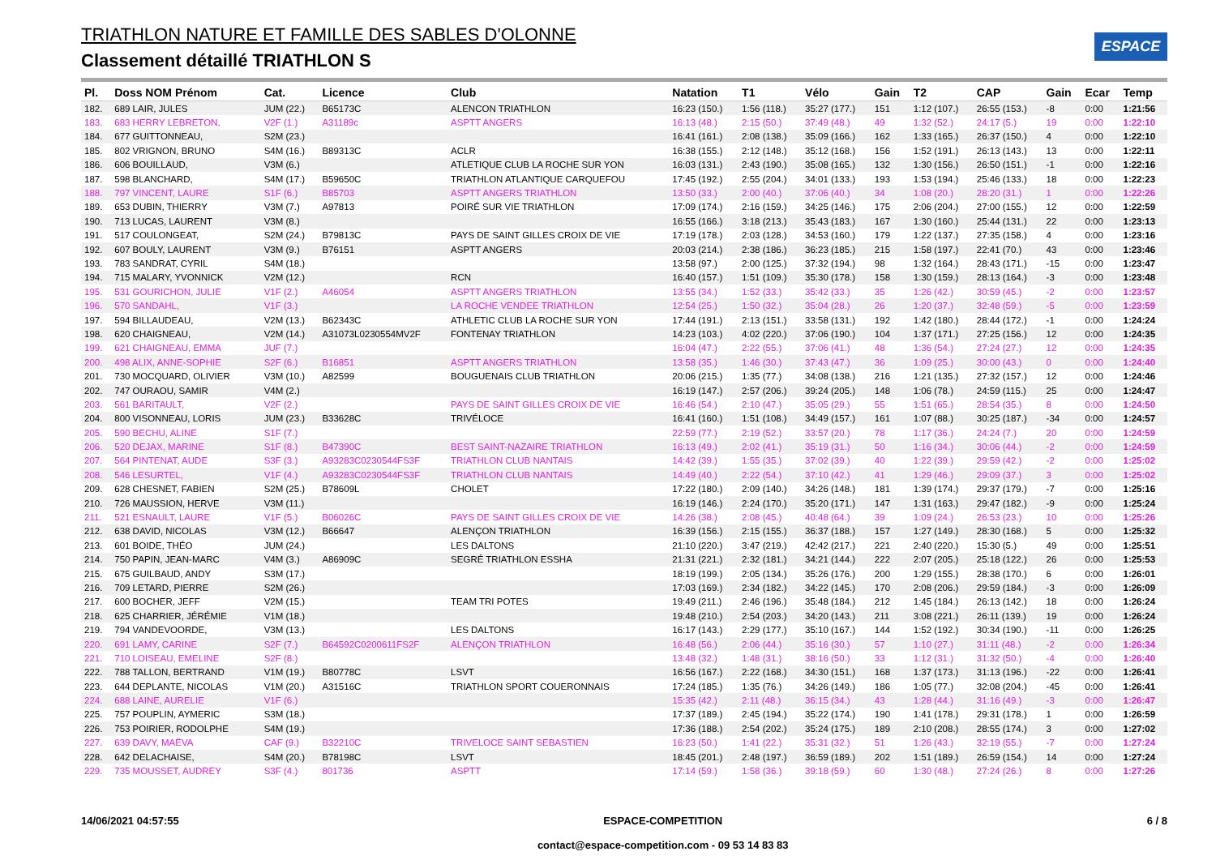TRIATHLON NATURE ET FAMILLE DES SABLES D'OLONNE
Classement détaillé TRIATHLON S
ESPACE
| Pl. | Doss NOM Prénom | Cat. | Licence | Club | Natation | T1 | Vélo | Gain | T2 | CAP | Gain | Ecar | Temp |
| --- | --- | --- | --- | --- | --- | --- | --- | --- | --- | --- | --- | --- | --- |
| 182. | 689 LAIR, JULES | JUM (22.) | B65173C | ALENCON TRIATHLON | 16:23 (150.) | 1:56 (118.) | 35:27 (177.) | 151 | 1:12 (107.) | 26:55 (153.) | -8 | 0:00 | 1:21:56 |
| 183. | 683 HERRY LEBRETON, | V2F (1.) | A31189c | ASPTT ANGERS | 16:13 (48.) | 2:15 (50.) | 37:49 (48.) | 49 | 1:32 (52.) | 24:17 (5.) | 19 | 0:00 | 1:22:10 |
| 184. | 677 GUITTONNEAU, | S2M (23.) | | | 16:41 (161.) | 2:08 (138.) | 35:09 (166.) | 162 | 1:33 (165.) | 26:37 (150.) | 4 | 0:00 | 1:22:10 |
| 185. | 802 VRIGNON, BRUNO | S4M (16.) | B89313C | ACLR | 16:38 (155.) | 2:12 (148.) | 35:12 (168.) | 156 | 1:52 (191.) | 26:13 (143.) | 13 | 0:00 | 1:22:11 |
| 186. | 606 BOUILLAUD, | V3M (6.) | | ATLETIQUE CLUB LA ROCHE SUR YON | 16:03 (131.) | 2:43 (190.) | 35:08 (165.) | 132 | 1:30 (156.) | 26:50 (151.) | -1 | 0:00 | 1:22:16 |
| 187. | 598 BLANCHARD, | S4M (17.) | B59650C | TRIATHLON ATLANTIQUE CARQUEFOU | 17:45 (192.) | 2:55 (204.) | 34:01 (133.) | 193 | 1:53 (194.) | 25:46 (133.) | 18 | 0:00 | 1:22:23 |
| 188. | 797 VINCENT, LAURE | S1F (6.) | B85703 | ASPTT ANGERS TRIATHLON | 13:50 (33.) | 2:00 (40.) | 37:06 (40.) | 34 | 1:08 (20.) | 28:20 (31.) | 1 | 0:00 | 1:22:26 |
| 189. | 653 DUBIN, THIERRY | V3M (7.) | A97813 | POIRÉ SUR VIE TRIATHLON | 17:09 (174.) | 2:16 (159.) | 34:25 (146.) | 175 | 2:06 (204.) | 27:00 (155.) | 12 | 0:00 | 1:22:59 |
| 190. | 713 LUCAS, LAURENT | V3M (8.) | | | 16:55 (166.) | 3:18 (213.) | 35:43 (183.) | 167 | 1:30 (160.) | 25:44 (131.) | 22 | 0:00 | 1:23:13 |
| 191. | 517 COULONGEAT, | S2M (24.) | B79813C | PAYS DE SAINT GILLES CROIX DE VIE | 17:19 (178.) | 2:03 (128.) | 34:53 (160.) | 179 | 1:22 (137.) | 27:35 (158.) | 4 | 0:00 | 1:23:16 |
| 192. | 607 BOULY, LAURENT | V3M (9.) | B76151 | ASPTT ANGERS | 20:03 (214.) | 2:38 (186.) | 36:23 (185.) | 215 | 1:58 (197.) | 22:41 (70.) | 43 | 0:00 | 1:23:46 |
| 193. | 783 SANDRAT, CYRIL | S4M (18.) | | | 13:58 (97.) | 2:00 (125.) | 37:32 (194.) | 98 | 1:32 (164.) | 28:43 (171.) | -15 | 0:00 | 1:23:47 |
| 194. | 715 MALARY, YVONNICK | V2M (12.) | | RCN | 16:40 (157.) | 1:51 (109.) | 35:30 (178.) | 158 | 1:30 (159.) | 28:13 (164.) | -3 | 0:00 | 1:23:48 |
| 195. | 531 GOURICHON, JULIE | V1F (2.) | A46054 | ASPTT ANGERS TRIATHLON | 13:55 (34.) | 1:52 (33.) | 35:42 (33.) | 35 | 1:26 (42.) | 30:59 (45.) | -2 | 0:00 | 1:23:57 |
| 196. | 570 SANDAHL, | V1F (3.) | | LA ROCHE VENDEE TRIATHLON | 12:54 (25.) | 1:50 (32.) | 35:04 (28.) | 26 | 1:20 (37.) | 32:48 (59.) | -5 | 0:00 | 1:23:59 |
| 197. | 594 BILLAUDEAU, | V2M (13.) | B62343C | ATHLETIC CLUB LA ROCHE SUR YON | 17:44 (191.) | 2:13 (151.) | 33:58 (131.) | 192 | 1:42 (180.) | 28:44 (172.) | -1 | 0:00 | 1:24:24 |
| 198. | 620 CHAIGNEAU, | V2M (14.) | A31073L0230554MV2F | FONTENAY TRIATHLON | 14:23 (103.) | 4:02 (220.) | 37:06 (190.) | 104 | 1:37 (171.) | 27:25 (156.) | 12 | 0:00 | 1:24:35 |
| 199. | 621 CHAIGNEAU, EMMA | JUF (7.) | | | 16:04 (47.) | 2:22 (55.) | 37:06 (41.) | 48 | 1:36 (54.) | 27:24 (27.) | 12 | 0:00 | 1:24:35 |
| 200. | 498 ALIX, ANNE-SOPHIE | S2F (6.) | B16851 | ASPTT ANGERS TRIATHLON | 13:58 (35.) | 1:46 (30.) | 37:43 (47.) | 36 | 1:09 (25.) | 30:00 (43.) | 0 | 0:00 | 1:24:40 |
| 201. | 730 MOCQUARD, OLIVIER | V3M (10.) | A82599 | BOUGUENAIS CLUB TRIATHLON | 20:06 (215.) | 1:35 (77.) | 34:08 (138.) | 216 | 1:21 (135.) | 27:32 (157.) | 12 | 0:00 | 1:24:46 |
| 202. | 747 OURAOU, SAMIR | V4M (2.) | | | 16:19 (147.) | 2:57 (206.) | 39:24 (205.) | 148 | 1:06 (78.) | 24:59 (115.) | 25 | 0:00 | 1:24:47 |
| 203. | 561 BARITAULT, | V2F (2.) | | PAYS DE SAINT GILLES CROIX DE VIE | 16:46 (54.) | 2:10 (47.) | 35:05 (29.) | 55 | 1:51 (65.) | 28:54 (35.) | 8 | 0:00 | 1:24:50 |
| 204. | 800 VISONNEAU, LORIS | JUM (23.) | B33628C | TRIVÉLOCE | 16:41 (160.) | 1:51 (108.) | 34:49 (157.) | 161 | 1:07 (88.) | 30:25 (187.) | -34 | 0:00 | 1:24:57 |
| 205. | 590 BECHU, ALINE | S1F (7.) | | | 22:59 (77.) | 2:19 (52.) | 33:57 (20.) | 78 | 1:17 (36.) | 24:24 (7.) | 20 | 0:00 | 1:24:59 |
| 206. | 520 DEJAX, MARINE | S1F (8.) | B47390C | BEST SAINT-NAZAIRE TRIATHLON | 16:13 (49.) | 2:02 (41.) | 35:19 (31.) | 50 | 1:16 (34.) | 30:06 (44.) | -2 | 0:00 | 1:24:59 |
| 207. | 564 PINTENAT, AUDE | S3F (3.) | A93283C0230544FS3F | TRIATHLON CLUB NANTAIS | 14:42 (39.) | 1:55 (35.) | 37:02 (39.) | 40 | 1:22 (39.) | 29:59 (42.) | -2 | 0:00 | 1:25:02 |
| 208. | 546 LESURTEL, | V1F (4.) | A93283C0230544FS3F | TRIATHLON CLUB NANTAIS | 14:49 (40.) | 2:22 (54.) | 37:10 (42.) | 41 | 1:29 (46.) | 29:09 (37.) | 3 | 0:00 | 1:25:02 |
| 209. | 628 CHESNET, FABIEN | S2M (25.) | B78609L | CHOLET | 17:22 (180.) | 2:09 (140.) | 34:26 (148.) | 181 | 1:39 (174.) | 29:37 (179.) | -7 | 0:00 | 1:25:16 |
| 210. | 726 MAUSSION, HERVE | V3M (11.) | | | 16:19 (146.) | 2:24 (170.) | 35:20 (171.) | 147 | 1:31 (163.) | 29:47 (182.) | -9 | 0:00 | 1:25:24 |
| 211. | 521 ESNAULT, LAURE | V1F (5.) | B06026C | PAYS DE SAINT GILLES CROIX DE VIE | 14:26 (38.) | 2:08 (45.) | 40:48 (64.) | 39 | 1:09 (24.) | 26:53 (23.) | 10 | 0:00 | 1:25:26 |
| 212. | 638 DAVID, NICOLAS | V3M (12.) | B66647 | ALENÇON TRIATHLON | 16:39 (156.) | 2:15 (155.) | 36:37 (188.) | 157 | 1:27 (149.) | 28:30 (168.) | 5 | 0:00 | 1:25:32 |
| 213. | 601 BOIDE, THÉO | JUM (24.) | | LES DALTONS | 21:10 (220.) | 3:47 (219.) | 42:42 (217.) | 221 | 2:40 (220.) | 15:30 (5.) | 49 | 0:00 | 1:25:51 |
| 214. | 750 PAPIN, JEAN-MARC | V4M (3.) | A86909C | SEGRÉ TRIATHLON ESSHA | 21:31 (221.) | 2:32 (181.) | 34:21 (144.) | 222 | 2:07 (205.) | 25:18 (122.) | 26 | 0:00 | 1:25:53 |
| 215. | 675 GUILBAUD, ANDY | S3M (17.) | | | 18:19 (199.) | 2:05 (134.) | 35:26 (176.) | 200 | 1:29 (155.) | 28:38 (170.) | 6 | 0:00 | 1:26:01 |
| 216. | 709 LETARD, PIERRE | S2M (26.) | | | 17:03 (169.) | 2:34 (182.) | 34:22 (145.) | 170 | 2:08 (206.) | 29:59 (184.) | -3 | 0:00 | 1:26:09 |
| 217. | 600 BOCHER, JEFF | V2M (15.) | | TEAM TRI POTES | 19:49 (211.) | 2:46 (196.) | 35:48 (184.) | 212 | 1:45 (184.) | 26:13 (142.) | 18 | 0:00 | 1:26:24 |
| 218. | 625 CHARRIER, JÉRÉMIE | V1M (18.) | | | 19:48 (210.) | 2:54 (203.) | 34:20 (143.) | 211 | 3:08 (221.) | 26:11 (139.) | 19 | 0:00 | 1:26:24 |
| 219. | 794 VANDEVOORDE, | V3M (13.) | | LES DALTONS | 16:17 (143.) | 2:29 (177.) | 35:10 (167.) | 144 | 1:52 (192.) | 30:34 (190.) | -11 | 0:00 | 1:26:25 |
| 220. | 691 LAMY, CARINE | S2F (7.) | B64592C0200611FS2F | ALENÇON TRIATHLON | 16:48 (56.) | 2:06 (44.) | 35:16 (30.) | 57 | 1:10 (27.) | 31:11 (48.) | -2 | 0:00 | 1:26:34 |
| 221. | 710 LOISEAU, EMELINE | S2F (8.) | | | 13:48 (32.) | 1:48 (31.) | 38:16 (50.) | 33 | 1:12 (31.) | 31:32 (50.) | -4 | 0:00 | 1:26:40 |
| 222. | 788 TALLON, BERTRAND | V1M (19.) | B80778C | LSVT | 16:56 (167.) | 2:22 (168.) | 34:30 (151.) | 168 | 1:37 (173.) | 31:13 (196.) | -22 | 0:00 | 1:26:41 |
| 223. | 644 DEPLANTE, NICOLAS | V1M (20.) | A31516C | TRIATHLON SPORT COUERONNAIS | 17:24 (185.) | 1:35 (76.) | 34:26 (149.) | 186 | 1:05 (77.) | 32:08 (204.) | -45 | 0:00 | 1:26:41 |
| 224. | 688 LAINE, AURELIE | V1F (6.) | | | 15:35 (42.) | 2:11 (48.) | 36:15 (34.) | 43 | 1:28 (44.) | 31:16 (49.) | -3 | 0:00 | 1:26:47 |
| 225. | 757 POUPLIN, AYMERIC | S3M (18.) | | | 17:37 (189.) | 2:45 (194.) | 35:22 (174.) | 190 | 1:41 (178.) | 29:31 (178.) | 1 | 0:00 | 1:26:59 |
| 226. | 753 POIRIER, RODOLPHE | S4M (19.) | | | 17:36 (188.) | 2:54 (202.) | 35:24 (175.) | 189 | 2:10 (208.) | 28:55 (174.) | 3 | 0:00 | 1:27:02 |
| 227. | 639 DAVY, MAËVA | CAF (9.) | B32210C | TRIVELOCE SAINT SEBASTIEN | 16:23 (50.) | 1:41 (22.) | 35:31 (32.) | 51 | 1:26 (43.) | 32:19 (55.) | -7 | 0:00 | 1:27:24 |
| 228. | 642 DELACHAISE, | S4M (20.) | B78198C | LSVT | 18:45 (201.) | 2:48 (197.) | 36:59 (189.) | 202 | 1:51 (189.) | 26:59 (154.) | 14 | 0:00 | 1:27:24 |
| 229. | 735 MOUSSET, AUDREY | S3F (4.) | 801736 | ASPTT | 17:14 (59.) | 1:58 (36.) | 39:18 (59.) | 60 | 1:30 (48.) | 27:24 (26.) | 8 | 0:00 | 1:27:26 |
14/06/2021 04:57:55 ESPACE-COMPETITION
contact@espace-competition.com - 09 53 14 83 83 6 / 8